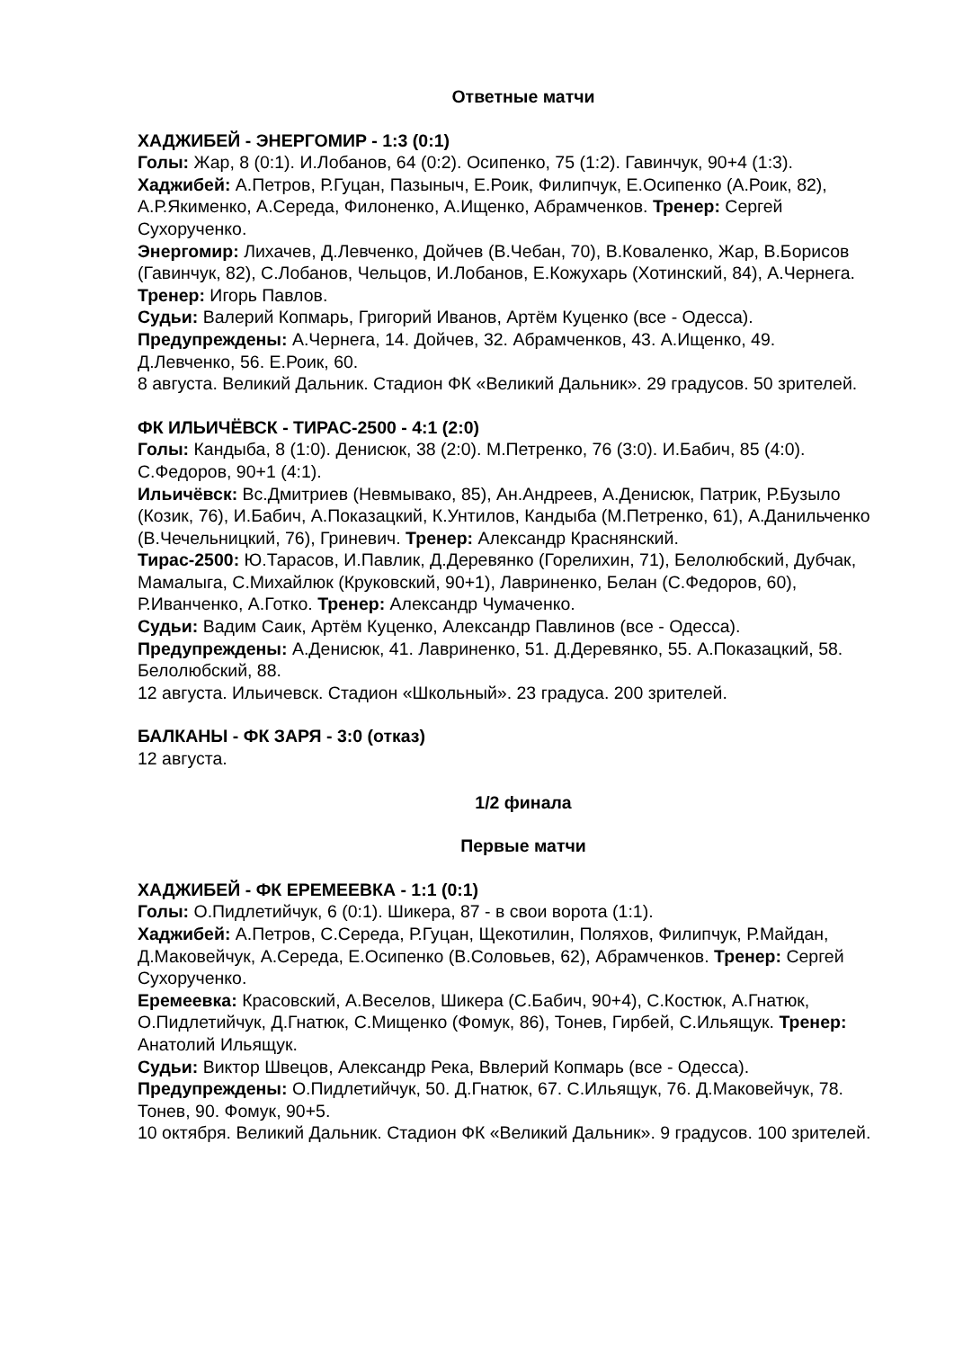Ответные матчи
ХАДЖИБЕЙ - ЭНЕРГОМИР - 1:3 (0:1)
Голы: Жар, 8 (0:1). И.Лобанов, 64 (0:2). Осипенко, 75 (1:2). Гавинчук, 90+4 (1:3).
Хаджибей: А.Петров, Р.Гуцан, Пазыныч, Е.Роик, Филипчук, Е.Осипенко (А.Роик, 82), А.Р.Якименко, А.Середа, Филоненко, А.Ищенко, Абрамченков. Тренер: Сергей Сухорученко.
Энергомир: Лихачев, Д.Левченко, Дойчев (В.Чебан, 70), В.Коваленко, Жар, В.Борисов (Гавинчук, 82), С.Лобанов, Чельцов, И.Лобанов, Е.Кожухарь (Хотинский, 84), А.Чернега. Тренер: Игорь Павлов.
Судьи: Валерий Копмарь, Григорий Иванов, Артём Куценко (все - Одесса).
Предупреждены: А.Чернега, 14. Дойчев, 32. Абрамченков, 43. А.Ищенко, 49. Д.Левченко, 56. Е.Роик, 60.
8 августа. Великий Дальник. Стадион ФК «Великий Дальник». 29 градусов. 50 зрителей.
ФК ИЛЬИЧЁВСК - ТИРАС-2500 - 4:1 (2:0)
Голы: Кандыба, 8 (1:0). Денисюк, 38 (2:0). М.Петренко, 76 (3:0). И.Бабич, 85 (4:0). С.Федоров, 90+1 (4:1).
Ильичёвск: Вс.Дмитриев (Невмывако, 85), Ан.Андреев, А.Денисюк, Патрик, Р.Бузыло (Козик, 76), И.Бабич, А.Показацкий, К.Унтилов, Кандыба (М.Петренко, 61), А.Данильченко (В.Чечельницкий, 76), Гриневич. Тренер: Александр Краснянский.
Тирас-2500: Ю.Тарасов, И.Павлик, Д.Деревянко (Горелихин, 71), Белолюбский, Дубчак, Мамалыга, С.Михайлюк (Круковский, 90+1), Лавриненко, Белан (С.Федоров, 60), Р.Иванченко, А.Готко. Тренер: Александр Чумаченко.
Судьи: Вадим Саик, Артём Куценко, Александр Павлинов (все - Одесса).
Предупреждены: А.Денисюк, 41. Лавриненко, 51. Д.Деревянко, 55. А.Показацкий, 58. Белолюбский, 88.
12 августа. Ильичевск. Стадион «Школьный». 23 градуса. 200 зрителей.
БАЛКАНЫ - ФК ЗАРЯ - 3:0 (отказ)
12 августа.
1/2 финала
Первые матчи
ХАДЖИБЕЙ - ФК ЕРЕМЕЕВКА - 1:1 (0:1)
Голы: О.Пидлетийчук, 6 (0:1). Шикера, 87 - в свои ворота (1:1).
Хаджибей: А.Петров, С.Середа, Р.Гуцан, Щекотилин, Поляхов, Филипчук, Р.Майдан, Д.Маковейчук, А.Середа, Е.Осипенко (В.Соловьев, 62), Абрамченков. Тренер: Сергей Сухорученко.
Еремеевка: Красовский, А.Веселов, Шикера (С.Бабич, 90+4), С.Костюк, А.Гнатюк, О.Пидлетийчук, Д.Гнатюк, С.Мищенко (Фомук, 86), Тонев, Гирбей, С.Ильящук. Тренер: Анатолий Ильящук.
Судьи: Виктор Швецов, Александр Река, Ввлерий Копмарь (все - Одесса).
Предупреждены: О.Пидлетийчук, 50. Д.Гнатюк, 67. С.Ильящук, 76. Д.Маковейчук, 78. Тонев, 90. Фомук, 90+5.
10 октября. Великий Дальник. Стадион ФК «Великий Дальник». 9 градусов. 100 зрителей.